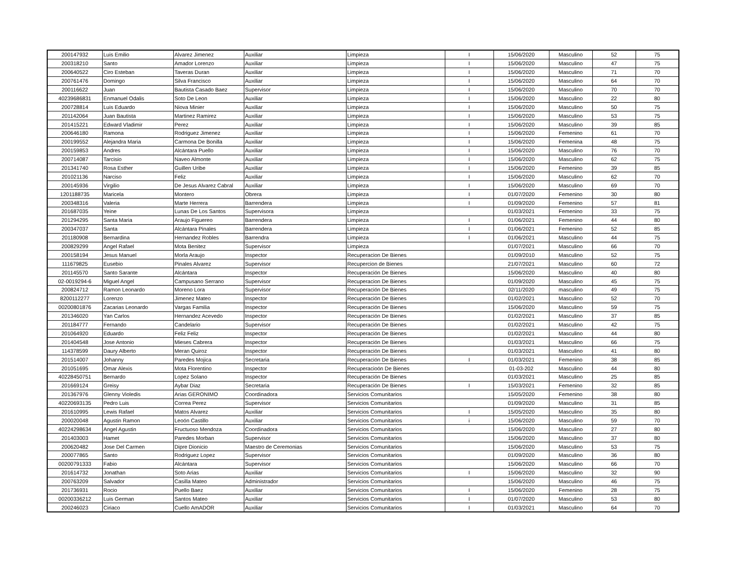| 200147932 | Luis Emilio | Alvarez Jimenez | Auxiliar | Limpieza | I | 15/06/2020 | Masculino | 52 | 75 |
| 200318210 | Santo | Amador Lorenzo | Auxiliar | Limpieza | I | 15/06/2020 | Masculino | 47 | 75 |
| 200640522 | Ciro Esteban | Taveras Duran | Auxiliar | Limpieza | I | 15/06/2020 | Masculino | 71 | 70 |
| 200761476 | Domingo | Silva Francisco | Auxiliar | Limpieza | I | 15/06/2020 | Masculino | 64 | 70 |
| 200116622 | Juan | Bautista Casado Baez | Supervisor | Limpieza | I | 15/06/2020 | Masculino | 70 | 70 |
| 40239686831 | Enmanuel Odalis | Soto De Leon | Auxiliar | Limpieza | I | 15/06/2020 | Masculino | 22 | 80 |
| 200728814 | Luis Eduardo | Niova Minier | Auxiliar | Limpieza | I | 15/06/2020 | Masculino | 50 | 75 |
| 201142064 | Juan Bautista | Martinez Ramirez | Auxiliar | Limpieza | I | 15/06/2020 | Masculino | 53 | 75 |
| 201415221 | Edward Vladimir | Perez | Auxiliar | Limpieza | I | 15/06/2020 | Masculino | 39 | 85 |
| 200646180 | Ramona | Rodriguez Jimenez | Auxiliar | Limpieza | I | 15/06/2020 | Femenino | 61 | 70 |
| 200199552 | Alejandra Maria | Carmona De Bonilla | Auxiliar | Limpieza | I | 15/06/2020 | Femenina | 48 | 75 |
| 200159853 | Andres | Alcántara Puello | Auxiliar | Limpieza | I | 15/06/2020 | Masculino | 76 | 70 |
| 200714087 | Tarcisio | Naveo Almonte | Auxiliar | Limpieza | I | 15/06/2020 | Masculino | 62 | 75 |
| 201341740 | Rosa Esther | Guillen Uribe | Auxiliar | Limpieza | I | 15/06/2020 | Femenino | 39 | 85 |
| 201021136 | Narciso | Feliz | Auxiliar | Limpieza | I | 15/06/2020 | Masculino | 62 | 70 |
| 200145936 | Virgilio | De Jesus Alvarez Cabral | Auxiliar | Limpieza | I | 15/06/2020 | Masculino | 69 | 70 |
| 1201188735 | Maricela | Montero | Obrera | Limpieza | I | 01/07/2020 | Femenino | 30 | 80 |
| 200348316 | Valeria | Marte Herrera | Barrendera | Limpieza | I | 01/09/2020 | Femenino | 57 | 81 |
| 201687035 | Yeine | Lunas De Los Santos | Supervisora | Limpieza | | 01/03/2021 | Femenino | 33 | 75 |
| 201294295 | Santa Maria | Araujo Figuereo | Barrendera | Limpieza | I | 01/06/2021 | Femenino | 44 | 80 |
| 200347037 | Santa | Alcántara Pinales | Barrendera | Limpieza | I | 01/06/2021 | Femenino | 52 | 85 |
| 201180908 | Bernardina | Hernandez Robles | Barrendra | Limpieza | I | 01/06/2021 | Masculino | 44 | 75 |
| 200829299 | Angel Rafael | Mota Benitez | Supervisor | Limpieza | | 01/07/2021 | Masculino | 66 | 70 |
| 200158194 | Jesus Manuel | Morla Araujo | Inspector | Recuperacion De Bienes | | 01/09/2010 | Masculino | 52 | 75 |
| 111679825 | Eusebio | Pinales Alvarez | Supervisor | Recupercion de Bienes | | 21/07/2021 | Masculino | 60 | 72 |
| 201145570 | Santo Sarante | Alcántara | Inspector | Recuperación De Bienes | | 15/06/2020 | Masculino | 40 | 80 |
| 02-0019294-6 | Miguel Angel | Campusano Serrano | Supervisor | Recuperacion De Bienes | | 01/09/2020 | Masculino | 45 | 75 |
| 200824712 | Ramon Leonardo | Moreno Lora | Supervisor | Recuperación De Bienes | | 02/11/2020 | masculino | 49 | 75 |
| 8200112277 | Lorenzo | Jimenez Mateo | Inspector | Recuperación De Bienes | | 01/02/2021 | Masculino | 52 | 70 |
| 00200801876 | Zacarias Leonardo | Vargas Familia | Inspector | Recuperación De Bienes | | 15/06/2020 | Masculino | 59 | 75 |
| 201346020 | Yan Carlos | Hernandez Acevedo | Inspector | Recuperación De Bienes | | 01/02/2021 | Masculino | 37 | 85 |
| 201184777 | Fernando | Candelario | Supervisor | Recuperación De Bienes | | 01/02/2021 | Masculino | 42 | 75 |
| 201064920 | Eduardo | Feliz Feliz | Inspector | Recuperación De Bienes | | 01/02/2021 | Masculino | 44 | 80 |
| 201404548 | Jose Antonio | Mieses Cabrera | Inspector | Recuperación De Bienes | | 01/03/2021 | Masculino | 66 | 75 |
| 114378599 | Daury Alberto | Meran Quiroz | Inspector | Recuperación De Bienes | | 01/03/2021 | Masculino | 41 | 80 |
| 201514007 | Johanny | Paredes Mojica | Secretaria | Recuperación De Bienes | I | 01/03/2021 | Femenino | 38 | 85 |
| 201051695 | Omar Alexis | Mota Florentino | Inspector | Recuperacioón De Bienes | | 01-03-202 | Masculino | 44 | 80 |
| 40228450751 | Bernardo | Lopez Solano | Inspector | Recuperación De Bienes | | 01/03/2021 | Masculino | 25 | 85 |
| 201669124 | Greisy | Aybar Diaz | Secretaria | Recuperación De Bienes | I | 15/03/2021 | Femenino | 32 | 85 |
| 201367976 | Glenny Violedis | Arias GERONIMO | Coordinadora | Servicios Comunitarios | | 15/05/2020 | Femenino | 38 | 80 |
| 40220693135 | Pedro Luis | Correa Perez | Supervisor | Servicios Comunitarios | | 01/09/2020 | Masculino | 31 | 85 |
| 201610995 | Lewis Rafael | Matos Alvarez | Auxiliar | Servicios Comunitarios | I | 15/05/2020 | Masculino | 35 | 80 |
| 200020048 | Agustin Ramon | Leoón Castillo | Auxiliar | Servicios Comunitarios | i | 15/06/2020 | Masculino | 59 | 70 |
| 40224298634 | Angel Agustin | Fructuoso Mendoza | Coordinadora | Servicios Comunitarios | | 15/06/2020 | Masculino | 27 | 80 |
| 201403003 | Hamet | Paredes Morban | Supervisor | Servicios Comunitarios | | 15/06/2020 | Masculino | 37 | 80 |
| 200620482 | Jose Del Carmen | Dipre Dionicio | Maestro de Ceremonias | Servicios Comunitarios | | 15/06/2020 | Masculino | 53 | 75 |
| 200077865 | Santo | Rodriguez Lopez | Supervisor | Servicios Comunitarios | | 01/09/2020 | Masculino | 36 | 80 |
| 00200791333 | Fabio | Alcántara | Supervisor | Servicios Comunitarios | | 15/06/2020 | Masculino | 66 | 70 |
| 201614732 | Jonathan | Soto Arias | Auxiliar | Servicios Comunitarios | I | 15/06/2020 | Masculino | 32 | 90 |
| 200763209 | Salvador | Casilla Mateo | Administrador | Servicios Comunitarios | | 15/06/2020 | Masculino | 46 | 75 |
| 201736931 | Rocio | Puello Baez | Auxiliar | Servicios Comunitarios | I | 15/06/2020 | Femenino | 28 | 75 |
| 00200336212 | Luis German | Santos Mateo | Auxiliar | Servicios Comunitarios | I | 01/07/2020 | Masculino | 53 | 80 |
| 200246023 | Ciriaco | Cuello AmADOR | Auxiliar | Servicios Comunitarios | I | 01/03/2021 | Masculino | 64 | 70 |